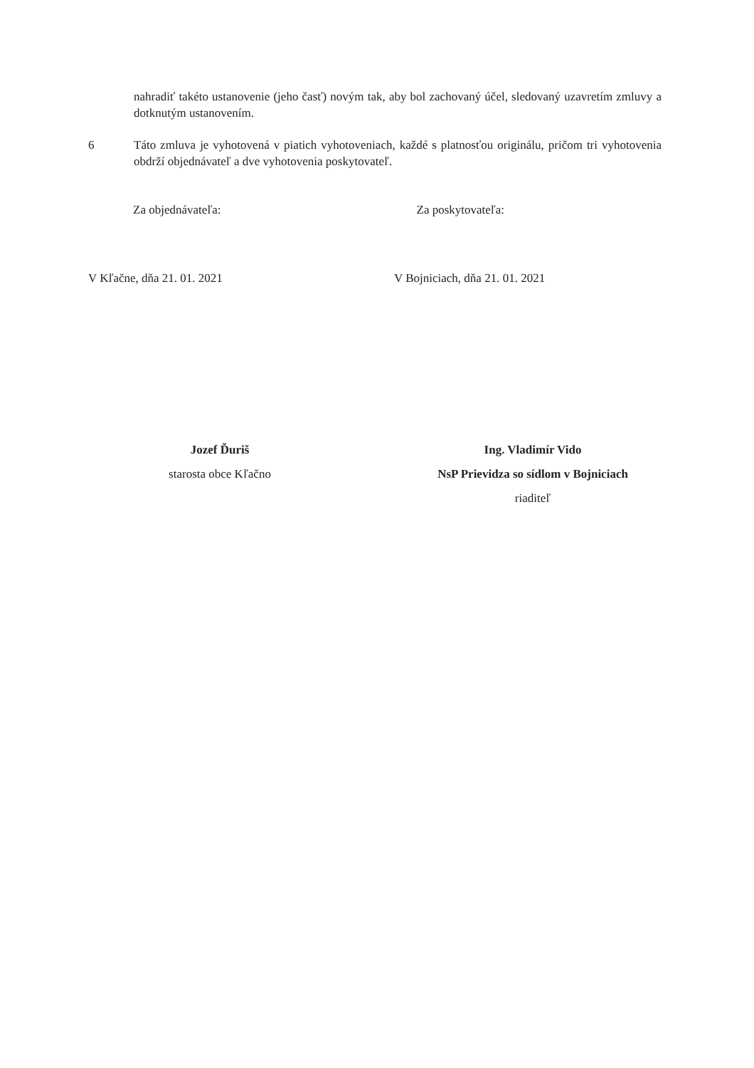nahradiť takéto ustanovenie (jeho časť) novým tak, aby bol zachovaný účel, sledovaný uzavretím zmluvy a dotknutým ustanovením.
6 Táto zmluva je vyhotovená v piatich vyhotoveniach, každé s platnosťou originálu, pričom tri vyhotovenia obdrží objednávateľ a dve vyhotovenia poskytovateľ.
Za objednávateľa: Za poskytovateľa:
V Kľačne, dňa 21. 01. 2021 V Bojniciach, dňa 21. 01. 2021
Jozef Ďuriš
starosta obce Kľačno
Ing. Vladimír Vido
NsP Prievidza so sídlom v Bojniciach
riaditeľ